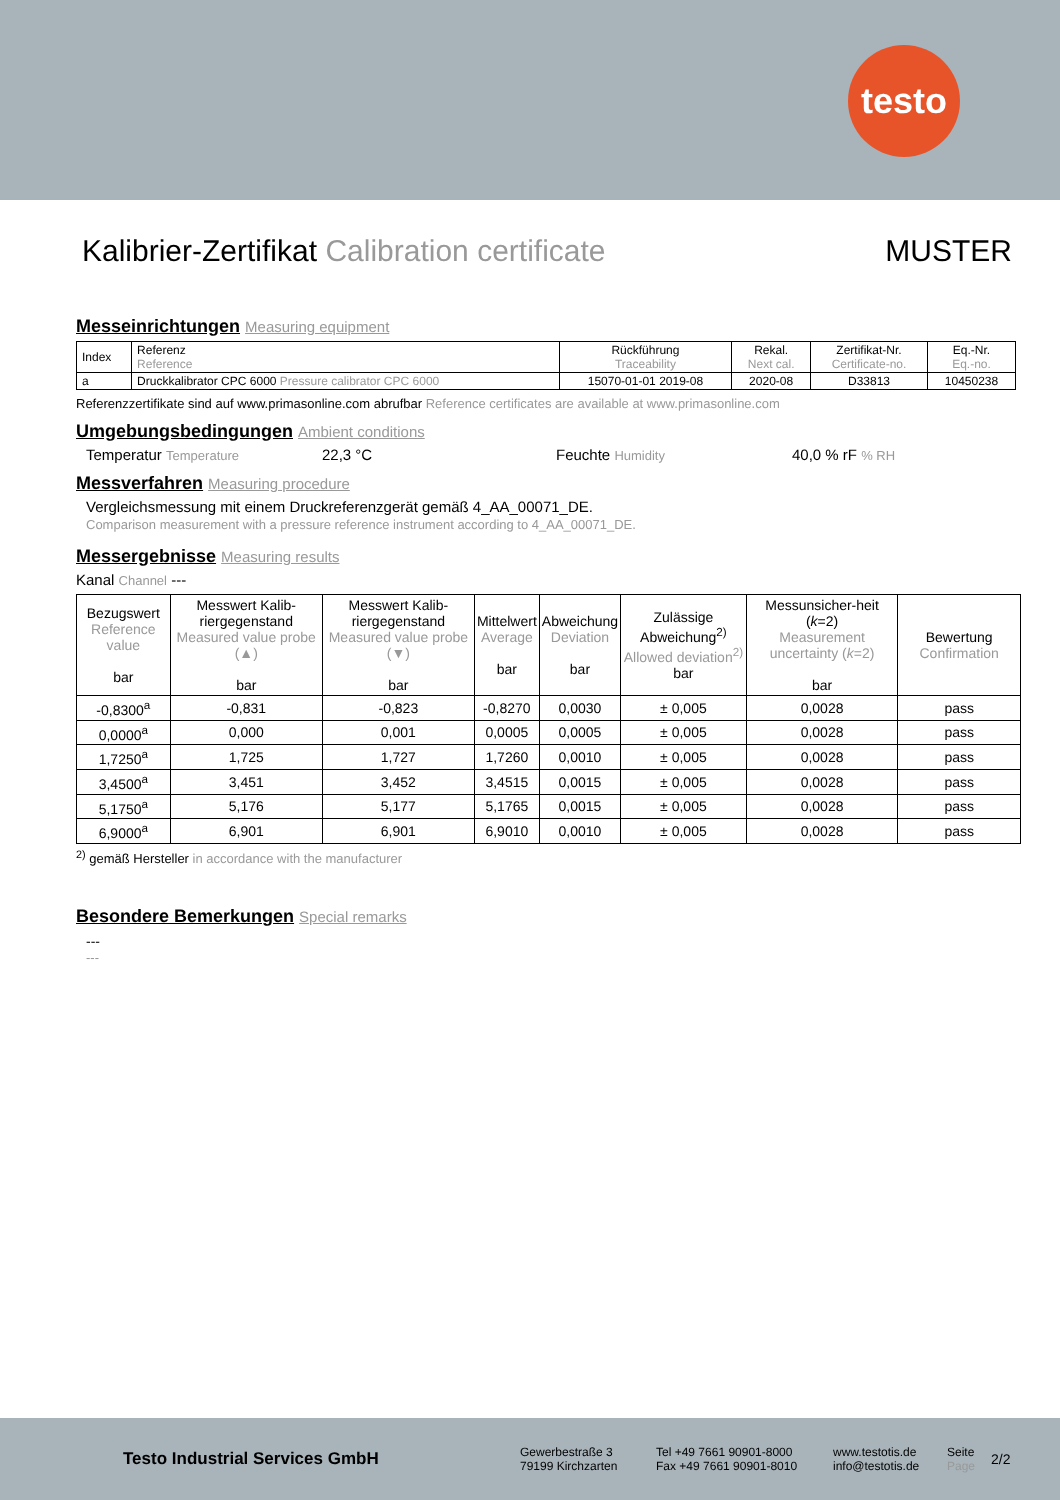testo
Kalibrier-Zertifikat Calibration certificate MUSTER
Messeinrichtungen Measuring equipment
| Index | Referenz Reference | Rückführung Traceability | Rekal. Next cal. | Zertifikat-Nr. Certificate-no. | Eq.-Nr. Eq.-no. |
| a | Druckkalibrator CPC 6000 Pressure calibrator CPC 6000 | 15070-01-01 2019-08 | 2020-08 | D33813 | 10450238 |
Referenzzertifikate sind auf www.primasonline.com abrufbar Reference certificates are available at www.primasonline.com
Umgebungsbedingungen Ambient conditions
Temperatur Temperature 22,3 °C Feuchte Humidity 40,0 % rF % RH
Messverfahren Measuring procedure
Vergleichsmessung mit einem Druckreferenzgerät gemäß 4_AA_00071_DE.
Comparison measurement with a pressure reference instrument according to 4_AA_00071_DE.
Messergebnisse Measuring results
Kanal Channel ---
| Bezugswert Reference value bar | Messwert Kalib-riergegenstand Measured value probe (▲) bar | Messwert Kalib-riergegenstand Measured value probe (▼) bar | Mittelwert Average bar | Abweichung Deviation bar | Zulässige Abweichung<sup>2)</sup> Allowed deviation<sup>2)</sup> bar | Messunsicher-heit ( k =2) Measurement uncertainty ( k =2) bar | Bewertung Confirmation |
| --- | --- | --- | --- | --- | --- | --- | --- |
| -0,8300<sup>a</sup> | -0,831 | -0,823 | -0,8270 | 0,0030 | ± 0,005 | 0,0028 | pass |
| 0,0000<sup>a</sup> | 0,000 | 0,001 | 0,0005 | 0,0005 | ± 0,005 | 0,0028 | pass |
| 1,7250<sup>a</sup> | 1,725 | 1,727 | 1,7260 | 0,0010 | ± 0,005 | 0,0028 | pass |
| 3,4500<sup>a</sup> | 3,451 | 3,452 | 3,4515 | 0,0015 | ± 0,005 | 0,0028 | pass |
| 5,1750<sup>a</sup> | 5,176 | 5,177 | 5,1765 | 0,0015 | ± 0,005 | 0,0028 | pass |
| 6,9000<sup>a</sup> | 6,901 | 6,901 | 6,9010 | 0,0010 | ± 0,005 | 0,0028 | pass |
<sup>2)</sup> gemäß Hersteller in accordance with the manufacturer
Besondere Bemerkungen Special remarks
---
---
Testo Industrial Services GmbH
Gewerbestraße 3
79199 Kirchzarten
Tel +49 7661 90901-8000
Fax +49 7661 90901-8010
www.testotis.de
info@testotis.de
Seite
Page
2/2